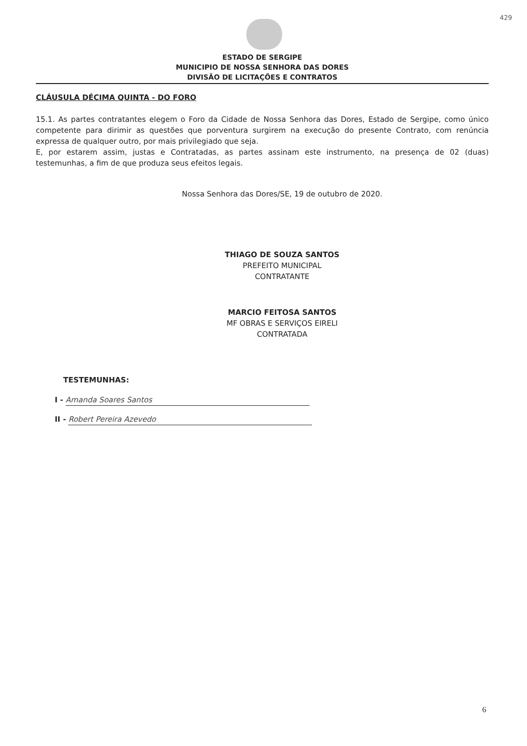429
ESTADO DE SERGIPE
MUNICIPIO DE NOSSA SENHORA DAS DORES
DIVISÃO DE LICITAÇÕES E CONTRATOS
CLÁUSULA DÉCIMA QUINTA - DO FORO
15.1. As partes contratantes elegem o Foro da Cidade de Nossa Senhora das Dores, Estado de Sergipe, como único competente para dirimir as questões que porventura surgirem na execução do presente Contrato, com renúncia expressa de qualquer outro, por mais privilegiado que seja.
E, por estarem assim, justas e Contratadas, as partes assinam este instrumento, na presença de 02 (duas) testemunhas, a fim de que produza seus efeitos legais.
Nossa Senhora das Dores/SE, 19 de outubro de 2020.
THIAGO DE SOUZA SANTOS
PREFEITO MUNICIPAL
CONTRATANTE
MARCIO FEITOSA SANTOS
MF OBRAS E SERVIÇOS EIRELI
CONTRATADA
TESTEMUNHAS:
I - Amanda Soares Santos
II - Robert Pereira Azevedo
6